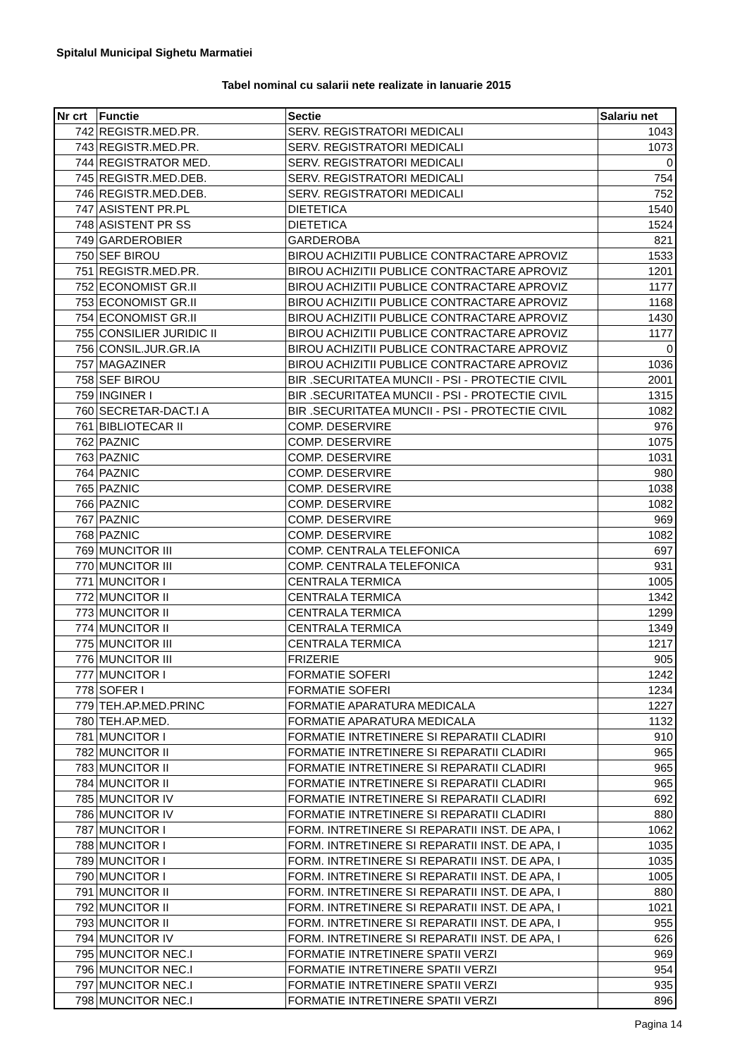Spitalul Municipal Sighetu Marmatiei
Tabel nominal cu salarii nete realizate in Ianuarie 2015
| Nr crt | Functie | Sectie | Salariu net |
| --- | --- | --- | --- |
| 742 | REGISTR.MED.PR. | SERV. REGISTRATORI MEDICALI | 1043 |
| 743 | REGISTR.MED.PR. | SERV. REGISTRATORI MEDICALI | 1073 |
| 744 | REGISTRATOR MED. | SERV. REGISTRATORI MEDICALI | 0 |
| 745 | REGISTR.MED.DEB. | SERV. REGISTRATORI MEDICALI | 754 |
| 746 | REGISTR.MED.DEB. | SERV. REGISTRATORI MEDICALI | 752 |
| 747 | ASISTENT PR.PL | DIETETICA | 1540 |
| 748 | ASISTENT PR SS | DIETETICA | 1524 |
| 749 | GARDEROBIER | GARDEROBA | 821 |
| 750 | SEF BIROU | BIROU ACHIZITII PUBLICE CONTRACTARE APROVIZ | 1533 |
| 751 | REGISTR.MED.PR. | BIROU ACHIZITII PUBLICE CONTRACTARE APROVIZ | 1201 |
| 752 | ECONOMIST GR.II | BIROU ACHIZITII PUBLICE CONTRACTARE APROVIZ | 1177 |
| 753 | ECONOMIST GR.II | BIROU ACHIZITII PUBLICE CONTRACTARE APROVIZ | 1168 |
| 754 | ECONOMIST GR.II | BIROU ACHIZITII PUBLICE CONTRACTARE APROVIZ | 1430 |
| 755 | CONSILIER JURIDIC II | BIROU ACHIZITII PUBLICE CONTRACTARE APROVIZ | 1177 |
| 756 | CONSIL.JUR.GR.IA | BIROU ACHIZITII PUBLICE CONTRACTARE APROVIZ | 0 |
| 757 | MAGAZINER | BIROU ACHIZITII PUBLICE CONTRACTARE APROVIZ | 1036 |
| 758 | SEF BIROU | BIR .SECURITATEA MUNCII - PSI - PROTECTIE CIVIL | 2001 |
| 759 | INGINER I | BIR .SECURITATEA MUNCII - PSI - PROTECTIE CIVIL | 1315 |
| 760 | SECRETAR-DACT.I A | BIR .SECURITATEA MUNCII - PSI - PROTECTIE CIVIL | 1082 |
| 761 | BIBLIOTECAR II | COMP. DESERVIRE | 976 |
| 762 | PAZNIC | COMP. DESERVIRE | 1075 |
| 763 | PAZNIC | COMP. DESERVIRE | 1031 |
| 764 | PAZNIC | COMP. DESERVIRE | 980 |
| 765 | PAZNIC | COMP. DESERVIRE | 1038 |
| 766 | PAZNIC | COMP. DESERVIRE | 1082 |
| 767 | PAZNIC | COMP. DESERVIRE | 969 |
| 768 | PAZNIC | COMP. DESERVIRE | 1082 |
| 769 | MUNCITOR III | COMP. CENTRALA TELEFONICA | 697 |
| 770 | MUNCITOR III | COMP. CENTRALA TELEFONICA | 931 |
| 771 | MUNCITOR I | CENTRALA TERMICA | 1005 |
| 772 | MUNCITOR II | CENTRALA TERMICA | 1342 |
| 773 | MUNCITOR II | CENTRALA TERMICA | 1299 |
| 774 | MUNCITOR II | CENTRALA TERMICA | 1349 |
| 775 | MUNCITOR III | CENTRALA TERMICA | 1217 |
| 776 | MUNCITOR III | FRIZERIE | 905 |
| 777 | MUNCITOR I | FORMATIE SOFERI | 1242 |
| 778 | SOFER I | FORMATIE SOFERI | 1234 |
| 779 | TEH.AP.MED.PRINC | FORMATIE APARATURA MEDICALA | 1227 |
| 780 | TEH.AP.MED. | FORMATIE APARATURA MEDICALA | 1132 |
| 781 | MUNCITOR I | FORMATIE INTRETINERE SI REPARATII CLADIRI | 910 |
| 782 | MUNCITOR II | FORMATIE INTRETINERE SI REPARATII CLADIRI | 965 |
| 783 | MUNCITOR II | FORMATIE INTRETINERE SI REPARATII CLADIRI | 965 |
| 784 | MUNCITOR II | FORMATIE INTRETINERE SI REPARATII CLADIRI | 965 |
| 785 | MUNCITOR IV | FORMATIE INTRETINERE SI REPARATII CLADIRI | 692 |
| 786 | MUNCITOR IV | FORMATIE INTRETINERE SI REPARATII CLADIRI | 880 |
| 787 | MUNCITOR I | FORM. INTRETINERE SI REPARATII INST. DE APA, I | 1062 |
| 788 | MUNCITOR I | FORM. INTRETINERE SI REPARATII INST. DE APA, I | 1035 |
| 789 | MUNCITOR I | FORM. INTRETINERE SI REPARATII INST. DE APA, I | 1035 |
| 790 | MUNCITOR I | FORM. INTRETINERE SI REPARATII INST. DE APA, I | 1005 |
| 791 | MUNCITOR II | FORM. INTRETINERE SI REPARATII INST. DE APA, I | 880 |
| 792 | MUNCITOR II | FORM. INTRETINERE SI REPARATII INST. DE APA, I | 1021 |
| 793 | MUNCITOR II | FORM. INTRETINERE SI REPARATII INST. DE APA, I | 955 |
| 794 | MUNCITOR IV | FORM. INTRETINERE SI REPARATII INST. DE APA, I | 626 |
| 795 | MUNCITOR NEC.I | FORMATIE INTRETINERE SPATII VERZI | 969 |
| 796 | MUNCITOR NEC.I | FORMATIE INTRETINERE SPATII VERZI | 954 |
| 797 | MUNCITOR NEC.I | FORMATIE INTRETINERE SPATII VERZI | 935 |
| 798 | MUNCITOR NEC.I | FORMATIE INTRETINERE SPATII VERZI | 896 |
Pagina 14